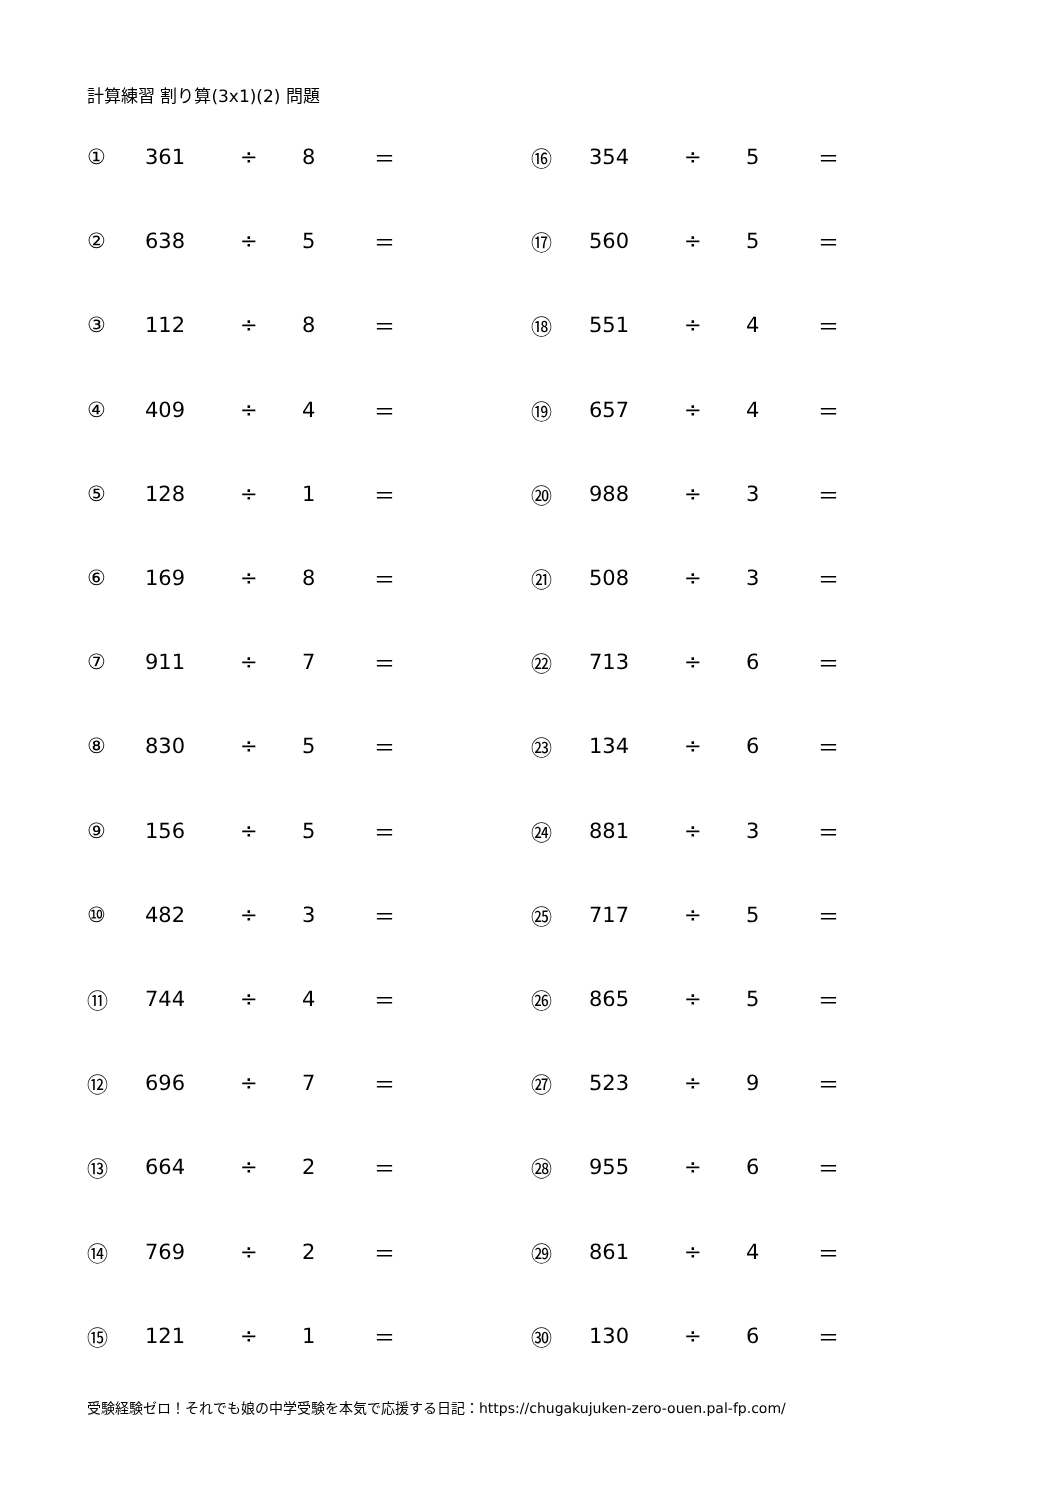計算練習 割り算(3x1)(2) 問題
| ① | 361 | ÷ | 8 | ＝ | ⑯ | 354 | ÷ | 5 | ＝ |
| ② | 638 | ÷ | 5 | ＝ | ⑰ | 560 | ÷ | 5 | ＝ |
| ③ | 112 | ÷ | 8 | ＝ | ⑱ | 551 | ÷ | 4 | ＝ |
| ④ | 409 | ÷ | 4 | ＝ | ⑲ | 657 | ÷ | 4 | ＝ |
| ⑤ | 128 | ÷ | 1 | ＝ | ⑳ | 988 | ÷ | 3 | ＝ |
| ⑥ | 169 | ÷ | 8 | ＝ | ㉑ | 508 | ÷ | 3 | ＝ |
| ⑦ | 911 | ÷ | 7 | ＝ | ㉒ | 713 | ÷ | 6 | ＝ |
| ⑧ | 830 | ÷ | 5 | ＝ | ㉓ | 134 | ÷ | 6 | ＝ |
| ⑨ | 156 | ÷ | 5 | ＝ | ㉔ | 881 | ÷ | 3 | ＝ |
| ⑩ | 482 | ÷ | 3 | ＝ | ㉕ | 717 | ÷ | 5 | ＝ |
| ⑪ | 744 | ÷ | 4 | ＝ | ㉖ | 865 | ÷ | 5 | ＝ |
| ⑫ | 696 | ÷ | 7 | ＝ | ㉗ | 523 | ÷ | 9 | ＝ |
| ⑬ | 664 | ÷ | 2 | ＝ | ㉘ | 955 | ÷ | 6 | ＝ |
| ⑭ | 769 | ÷ | 2 | ＝ | ㉙ | 861 | ÷ | 4 | ＝ |
| ⑮ | 121 | ÷ | 1 | ＝ | ㉚ | 130 | ÷ | 6 | ＝ |
受験経験ゼロ！それでも娘の中学受験を本気で応援する日記：https://chugakujuken-zero-ouen.pal-fp.com/